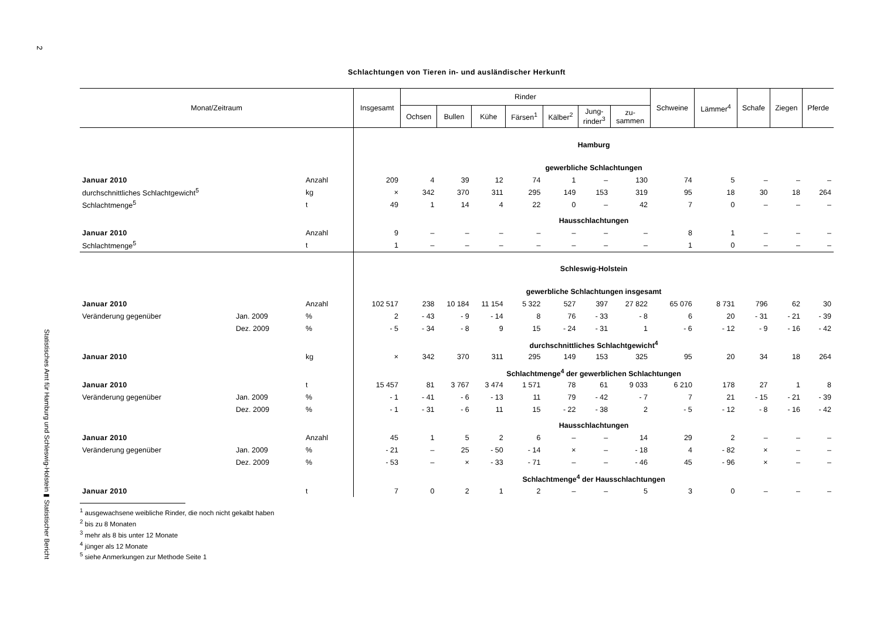2
Statistisches Amt für Hamburg und Schleswig-Holstein ▮ Statistischer Bericht
Schlachtungen von Tieren in- und ausländischer Herkunft
| Monat/Zeitraum | | | Insgesamt | Rinder | | | | | | | Schweine | Lämmer<sup>4</sup> | Schafe | Ziegen | Pferde |
| --- | --- | --- | --- | --- | --- | --- | --- | --- | --- | --- | --- | --- | --- | --- | --- |
| | | | | Ochsen | Bullen | Kühe | Färsen<sup>1</sup> | Kälber<sup>2</sup> | Jung- rinder<sup>3</sup> | zu- sammen | | | | | |
| | | | Hamburg | | | | | | | | | | | | |
| | | | gewerbliche Schlachtungen | | | | | | | | | | | | |
| Januar 2010 | | Anzahl | 209 | 4 | 39 | 12 | 74 | 1 | – | 130 | 74 | 5 | – | – | – |
| durchschnittliches Schlachtgewicht<sup>5</sup> | | kg | × | 342 | 370 | 311 | 295 | 149 | 153 | 319 | 95 | 18 | 30 | 18 | 264 |
| Schlachtmenge<sup>5</sup> | | t | 49 | 1 | 14 | 4 | 22 | 0 | – | 42 | 7 | 0 | – | – | – |
| | | | Hausschlachtungen | | | | | | | | | | | | |
| Januar 2010 | | Anzahl | 9 | – | – | – | – | – | – | – | 8 | 1 | – | – | – |
| Schlachtmenge<sup>5</sup> | | t | 1 | – | – | – | – | – | – | – | 1 | 0 | – | – | – |
| | | | Schleswig-Holstein | | | | | | | | | | | | |
| | | | gewerbliche Schlachtungen insgesamt | | | | | | | | | | | | |
| Januar 2010 | | Anzahl | 102 517 | 238 | 10 184 | 11 154 | 5 322 | 527 | 397 | 27 822 | 65 076 | 8 731 | 796 | 62 | 30 |
| Veränderung gegenüber | Jan. 2009 | % | 2 | - 43 | - 9 | - 14 | 8 | 76 | - 33 | - 8 | 6 | 20 | - 31 | - 21 | - 39 |
| | Dez. 2009 | % | - 5 | - 34 | - 8 | 9 | 15 | - 24 | - 31 | 1 | - 6 | - 12 | - 9 | - 16 | - 42 |
| | | | durchschnittliches Schlachtgewicht<sup>4</sup> | | | | | | | | | | | | |
| Januar 2010 | | kg | × | 342 | 370 | 311 | 295 | 149 | 153 | 325 | 95 | 20 | 34 | 18 | 264 |
| | | | Schlachtmenge<sup>4</sup> der gewerblichen Schlachtungen | | | | | | | | | | | | |
| Januar 2010 | | t | 15 457 | 81 | 3 767 | 3 474 | 1 571 | 78 | 61 | 9 033 | 6 210 | 178 | 27 | 1 | 8 |
| Veränderung gegenüber | Jan. 2009 | % | - 1 | - 41 | - 6 | - 13 | 11 | 79 | - 42 | - 7 | 7 | 21 | - 15 | - 21 | - 39 |
| | Dez. 2009 | % | - 1 | - 31 | - 6 | 11 | 15 | - 22 | - 38 | 2 | - 5 | - 12 | - 8 | - 16 | - 42 |
| | | | Hausschlachtungen | | | | | | | | | | | | |
| Januar 2010 | | Anzahl | 45 | 1 | 5 | 2 | 6 | – | – | 14 | 29 | 2 | – | – | – |
| Veränderung gegenüber | Jan. 2009 | % | - 21 | – | 25 | - 50 | - 14 | × | – | - 18 | 4 | - 82 | × | – | – |
| | Dez. 2009 | % | - 53 | – | × | - 33 | - 71 | – | – | - 46 | 45 | - 96 | × | – | – |
| | | | Schlachtmenge<sup>4</sup> der Hausschlachtungen | | | | | | | | | | | | |
| Januar 2010 | | t | 7 | 0 | 2 | 1 | 2 | – | – | 5 | 3 | 0 | – | – | – |
<sup>1</sup> ausgewachsene weibliche Rinder, die noch nicht gekalbt haben
<sup>2</sup> bis zu 8 Monaten
<sup>3</sup> mehr als 8 bis unter 12 Monate
<sup>4</sup> jünger als 12 Monate
<sup>5</sup> siehe Anmerkungen zur Methode Seite 1